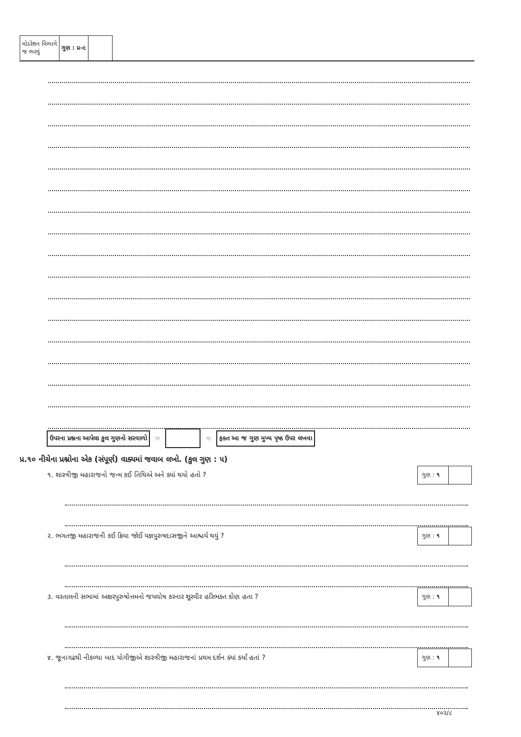| મોડરેશન વિભાગે જ ભરવું | ગુણ : પ્ર-૯ | |
ઉપરના પ્રશ્નના આપેલા કુલ ગુણનો સરવાળો ☞ ☜ ફક્ત આ જ ગુણ મુખ્ય પૃષ્ઠ ઉપર લખવા
પ્ર.૧૦ નીચેના પ્રશ્નોના એક (સંપૂર્ણ) વાક્યમાં જવાબ લખો. (કુલ ગુણ : ૫)
૧. શાસ્ત્રીજી મહારાજનો જન્મ કઈ તિથિએ અને ક્યાં થયો હતો ?
ગુણ : ૧
૨. ભગતજી મહારાજની કઈ ક્રિયા જોઈ યજ્ઞપુરુષદાસજીને આશ્ચર્ય થયું ?
ગુણ : ૧
૩. વરતાલની સભામાં અક્ષરપુરુષોત્તમનો જયઘોષ કરનાર શૂરવીર હરિભક્ત કોણ હતા ?
ગુણ : ૧
૪. જૂનાગઢથી નીકળ્યા બાદ યોગીજીએ શાસ્ત્રીજી મહારાજનાં પ્રથમ દર્શન ક્યાં કર્યાં હતાં ?
ગુણ : ૧
૪૦૨/૮